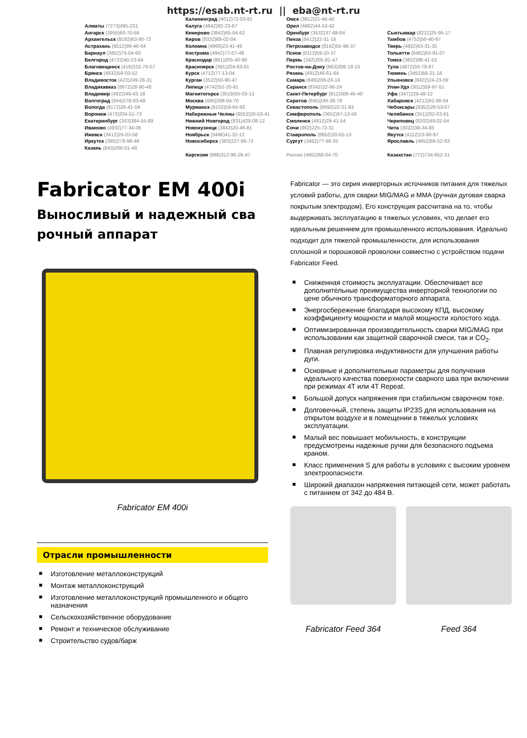https://esab.nt-rt.ru || eba@nt-rt.ru
Алматы (7273)495-231
Ангарск (3955)60-70-56
Архангельск (8182)63-90-72
Астрахань (8512)99-46-04
Барнаул (3852)73-04-60
Белгород (4722)40-23-64
Благовещенск (4162)22-76-07
Брянск (4832)59-03-52
Владивосток (423)249-28-31
Владикавказ (8672)28-90-48
Владимир (4922)49-43-18
Волгоград (844)278-03-48
Вологда (8172)26-41-59
Воронеж (473)204-51-73
Екатеринбург (343)384-55-89
Иваново (4932)77-34-06
Ижевск (3412)26-03-58
Иркутск (395)279-98-46
Казань (843)206-01-48
Калининград (4012)72-03-81
Калуга (4842)92-23-67
Кемерово (3842)65-04-62
Киров (8332)68-02-04
Коломна (4966)23-41-49
Кострома (4942)77-07-48
Краснодар (861)203-40-90
Красноярск (391)204-63-61
Курск (4712)77-13-04
Курган (3522)50-90-47
Липецк (4742)52-20-81
Магнитогорск (3519)55-03-13
Москва (495)268-04-70
Мурманск (8152)59-64-93
Набережные Челны (8552)20-53-41
Нижний Новгород (831)429-08-12
Новокузнецк (3843)20-46-81
Ноябрьск (3496)41-32-12
Новосибирск (383)227-86-73
Киргизия (996)312-96-26-47
Омск (3812)21-46-40
Орел (4862)44-53-42
Оренбург (3532)37-68-04
Пенза (8412)22-31-16
Петрозаводск (8142)55-98-37
Псков (8112)59-10-37
Пермь (342)205-81-47
Ростов-на-Дону (863)308-18-15
Рязань (4912)46-61-64
Самара (846)206-03-16
Саранск (8342)22-96-24
Санкт-Петербург (812)309-46-40
Саратов (845)249-38-78
Севастополь (8692)22-31-93
Симферополь (3652)67-13-56
Смоленск (4812)29-41-54
Сочи (862)225-72-31
Ставрополь (8652)20-65-13
Сургут (3462)77-98-35
Россия (495)268-04-70
Сыктывкар (8212)25-95-17
Тамбов (4752)50-40-97
Тверь (4822)63-31-35
Тольятти (8482)63-91-07
Томск (3822)98-41-53
Тула (4872)33-79-87
Тюмень (3452)66-21-18
Ульяновск (8422)24-23-59
Улан-Удэ (3012)59-97-51
Уфа (347)229-48-12
Хабаровск (4212)92-98-04
Чебоксары (8352)28-53-07
Челябинск (351)202-03-61
Череповец (8202)49-02-64
Чита (3022)38-34-83
Якутск (4112)23-90-97
Ярославль (4852)69-52-93
Казахстан (772)734-952-31
Fabricator EM 400i
Выносливый и надежный сва рочный аппарат
Fabricator EM 400i
Отрасли промышленности
■ Изготовление металлоконструкций
■ Монтаж металлоконструкций
■ Изготовление металлоконструкций промышленного и общего назначения
■ Сельскохозяйственное оборудование
■ Ремонт и техническое обслуживание
■ Строительство судов/барж
Fabricator — это серия инверторных источников питания для тяжелых условий работы, для сварки MIG/MAG и MMA (ручная дуговая сварка покрытым электродом). Его конструкция рассчитана на то, чтобы выдерживать эксплуатацию в тяжелых условиях, что делает его идеальным решением для промышленного использования. Идеально подходит для тяжелой промышленности, для использования сплошной и порошковой проволоки совместно с устройством подачи Fabricator Feed.
■ Сниженная стоимость эксплуатации. Обеспечивает все дополнительные преимущества инверторной технологии по цене обычного трансформаторного аппарата.
■ Энергосбережение благодаря высокому КПД, высокому коэффициенту мощности и малой мощности холостого хода.
■ Оптимизированная производительность сварки MIG/MAG при использовании как защитной сварочной смеси, так и CO<sub>2</sub>.
■ Плавная регулировка индуктивности для улучшения работы дуги.
■ Основные и дополнительные параметры для получения идеального качества поверхности сварного шва при включении при режимах 4T или 4T Repeat.
■ Большой допуск напряжения при стабильном сварочном токе.
■ Долговечный, степень защиты IP23S для использования на открытом воздухе и в помещении в тяжелых условиях эксплуатации.
■ Малый вес повышает мобильность, в конструкции предусмотрены надежные ручки для безопасного подъема краном.
■ Класс применения S для работы в условиях с высоким уровнем электроопасности.
■ Широкий диапазон напряжения питающей сети, может работать с питанием от 342 до 484 В.
Fabricator Feed 364 Feed 364